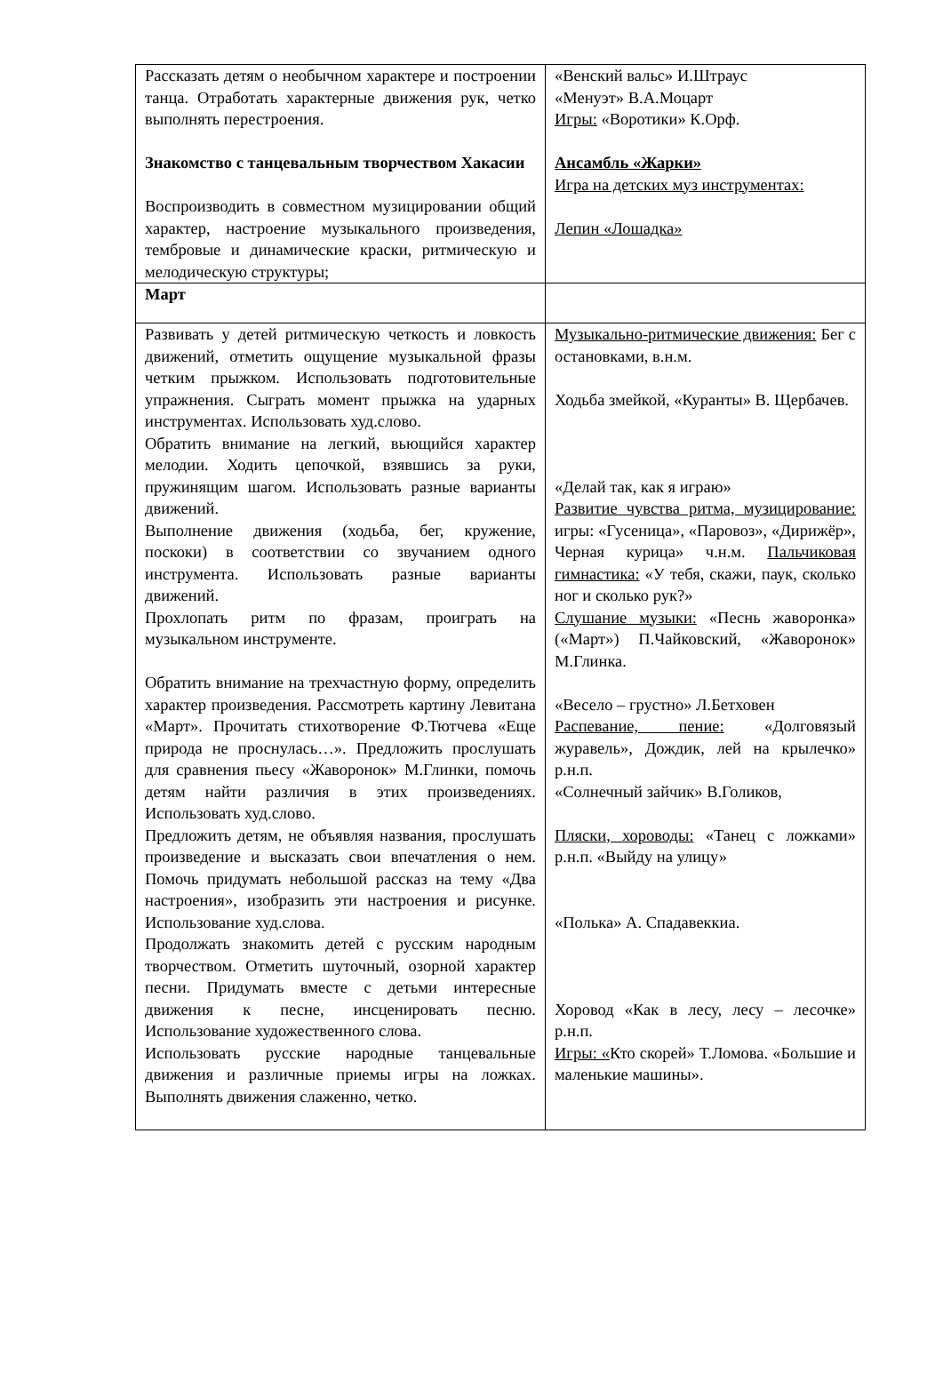| Рассказать детям о необычном характере и построении танца. Отработать характерные движения рук, четко выполнять перестроения. Знакомство с танцевальным творчеством Хакасии Воспроизводить в совместном музицировании общий характер, настроение музыкального произведения, тембровые и динамические краски, ритмическую и мелодическую структуры; | «Венский вальс» И.Штраус «Менуэт» В.А.Моцарт Игры: «Воротики» К.Орф. Ансамбль «Жарки» Игра на детских муз инструментах: Лепин «Лошадка» |
| Март | |
| Развивать у детей ритмическую четкость и ловкость движений, отметить ощущение музыкальной фразы четким прыжком. Использовать подготовительные упражнения. Сыграть момент прыжка на ударных инструментах. Использовать худ.слово. Обратить внимание на легкий, вьющийся характер мелодии. Ходить цепочкой, взявшись за руки, пружинящим шагом. Использовать разные варианты движений. Выполнение движения (ходьба, бег, кружение, поскоки) в соответствии со звучанием одного инструмента. Использовать разные варианты движений. Прохлопать ритм по фразам, проиграть на музыкальном инструменте. Обратить внимание на трехчастную форму, определить характер произведения. Рассмотреть картину Левитана «Март». Прочитать стихотворение Ф.Тютчева «Еще природа не проснулась…». Предложить прослушать для сравнения пьесу «Жаворонок» М.Глинки, помочь детям найти различия в этих произведениях. Использовать худ.слово. Предложить детям, не объявляя названия, прослушать произведение и высказать свои впечатления о нем. Помочь придумать небольшой рассказ на тему «Два настроения», изобразить эти настроения и рисунке. Использование худ.слова. Продолжать знакомить детей с русским народным творчеством. Отметить шуточный, озорной характер песни. Придумать вместе с детьми интересные движения к песне, инсценировать песню. Использование художественного слова. Использовать русские народные танцевальные движения и различные приемы игры на ложках. Выполнять движения слаженно, четко. | Музыкально-ритмические движения: Бег с остановками, в.н.м. Ходьба змейкой, «Куранты» В. Щербачев. «Делай так, как я играю» Развитие чувства ритма, музицирование: игры: «Гусеница», «Паровоз», «Дирижёр», Черная курица» ч.н.м. Пальчиковая гимнастика: «У тебя, скажи, паук, сколько ног и сколько рук?» Слушание музыки: «Песнь жаворонка» («Март») П.Чайковский, «Жаворонок» М.Глинка. «Весело – грустно» Л.Бетховен Распевание, пение: «Долговязый журавель», Дождик, лей на крылечко» р.н.п. «Солнечный зайчик» В.Голиков, Пляски, хороводы: «Танец с ложками» р.н.п. «Выйду на улицу» «Полька» А. Спадавеккиа. Хоровод «Как в лесу, лесу – лесочке» р.н.п. Игры: « Кто скорей» Т.Ломова. «Большие и маленькие машины». |